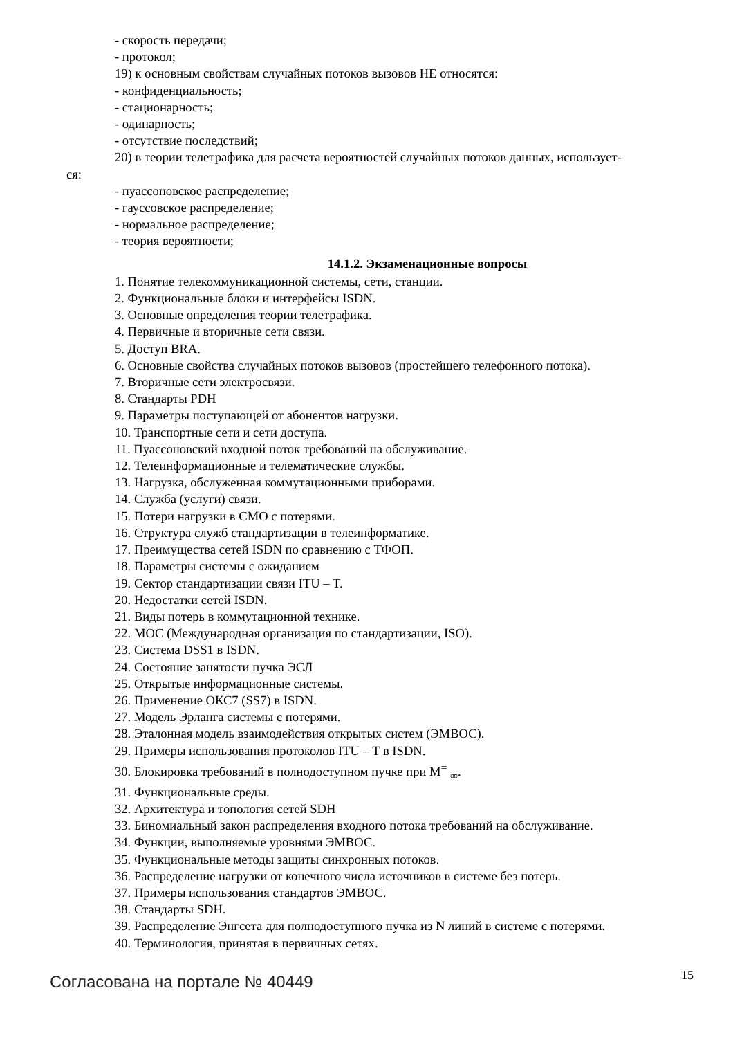- скорость передачи;
- протокол;
19) к основным свойствам случайных потоков вызовов НЕ относятся:
- конфиденциальность;
- стационарность;
- одинарность;
- отсутствие последствий;
20) в теории телетрафика для расчета вероятностей случайных потоков данных, использует-
ся:
- пуассоновское распределение;
- гауссовское распределение;
- нормальное распределение;
- теория вероятности;
14.1.2. Экзаменационные вопросы
1. Понятие телекоммуникационной системы, сети, станции.
2. Функциональные блоки и интерфейсы ISDN.
3. Основные определения теории телетрафика.
4. Первичные и вторичные сети связи.
5. Доступ BRA.
6. Основные свойства случайных потоков вызовов (простейшего телефонного потока).
7. Вторичные сети электросвязи.
8. Стандарты PDH
9. Параметры поступающей от абонентов нагрузки.
10. Транспортные сети и сети доступа.
11. Пуассоновский входной поток требований на обслуживание.
12. Телеинформационные и телематические службы.
13. Нагрузка, обслуженная коммутационными приборами.
14. Служба (услуги) связи.
15. Потери нагрузки в СМО с потерями.
16. Структура служб стандартизации в телеинформатике.
17. Преимущества сетей ISDN по сравнению с ТФОП.
18. Параметры системы с ожиданием
19. Сектор стандартизации связи ITU – T.
20. Недостатки сетей ISDN.
21. Виды потерь в коммутационной технике.
22. МОС (Международная организация по стандартизации, ISO).
23. Система DSS1 в ISDN.
24. Состояние занятости пучка ЭСЛ
25. Открытые информационные системы.
26. Применение ОКС7 (SS7) в ISDN.
27. Модель Эрланга системы с потерями.
28. Эталонная модель взаимодействия открытых систем (ЭМВОС).
29. Примеры использования протоколов ITU – T в ISDN.
30. Блокировка требований в полнодоступном пучке при M<sup>=</sup> <sub>∞</sub>.
31. Функциональные среды.
32. Архитектура и топология сетей SDH
33. Биномиальный закон распределения входного потока требований на обслуживание.
34. Функции, выполняемые уровнями ЭМВОС.
35. Функциональные методы защиты синхронных потоков.
36. Распределение нагрузки от конечного числа источников в системе без потерь.
37. Примеры использования стандартов ЭМВОС.
38. Стандарты SDH.
39. Распределение Энгсета для полнодоступного пучка из N линий в системе с потерями.
40. Терминология, принятая в первичных сетях.
Согласована на портале № 40449
15